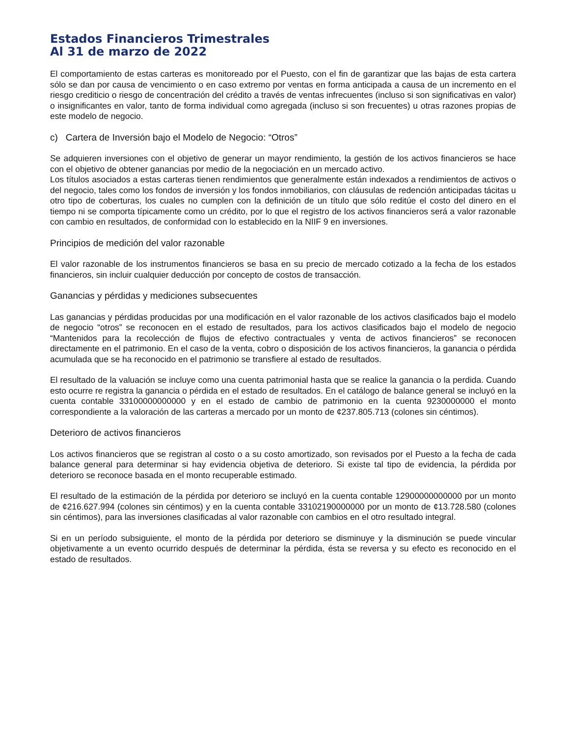Estados Financieros Trimestrales
Al 31 de marzo de 2022
El comportamiento de estas carteras es monitoreado por el Puesto, con el fin de garantizar que las bajas de esta cartera sólo se dan por causa de vencimiento o en caso extremo por ventas en forma anticipada a causa de un incremento en el riesgo crediticio o riesgo de concentración del crédito a través de ventas infrecuentes (incluso si son significativas en valor) o insignificantes en valor, tanto de forma individual como agregada (incluso si son frecuentes) u otras razones propias de este modelo de negocio.
c) Cartera de Inversión bajo el Modelo de Negocio: “Otros”
Se adquieren inversiones con el objetivo de generar un mayor rendimiento, la gestión de los activos financieros se hace con el objetivo de obtener ganancias por medio de la negociación en un mercado activo.
Los títulos asociados a estas carteras tienen rendimientos que generalmente están indexados a rendimientos de activos o del negocio, tales como los fondos de inversión y los fondos inmobiliarios, con cláusulas de redención anticipadas tácitas u otro tipo de coberturas, los cuales no cumplen con la definición de un título que sólo reditúe el costo del dinero en el tiempo ni se comporta típicamente como un crédito, por lo que el registro de los activos financieros será a valor razonable con cambio en resultados, de conformidad con lo establecido en la NIIF 9 en inversiones.
Principios de medición del valor razonable
El valor razonable de los instrumentos financieros se basa en su precio de mercado cotizado a la fecha de los estados financieros, sin incluir cualquier deducción por concepto de costos de transacción.
Ganancias y pérdidas y mediciones subsecuentes
Las ganancias y pérdidas producidas por una modificación en el valor razonable de los activos clasificados bajo el modelo de negocio “otros” se reconocen en el estado de resultados, para los activos clasificados bajo el modelo de negocio “Mantenidos para la recolección de flujos de efectivo contractuales y venta de activos financieros” se reconocen directamente en el patrimonio. En el caso de la venta, cobro o disposición de los activos financieros, la ganancia o pérdida acumulada que se ha reconocido en el patrimonio se transfiere al estado de resultados.
El resultado de la valuación se incluye como una cuenta patrimonial hasta que se realice la ganancia o la perdida. Cuando esto ocurre re registra la ganancia o pérdida en el estado de resultados. En el catálogo de balance general se incluyó en la cuenta contable 33100000000000 y en el estado de cambio de patrimonio en la cuenta 9230000000 el monto correspondiente a la valoración de las carteras a mercado por un monto de ¢237.805.713 (colones sin céntimos).
Deterioro de activos financieros
Los activos financieros que se registran al costo o a su costo amortizado, son revisados por el Puesto a la fecha de cada balance general para determinar si hay evidencia objetiva de deterioro. Si existe tal tipo de evidencia, la pérdida por deterioro se reconoce basada en el monto recuperable estimado.
El resultado de la estimación de la pérdida por deterioro se incluyó en la cuenta contable 12900000000000 por un monto de ¢216.627.994 (colones sin céntimos) y en la cuenta contable 33102190000000 por un monto de ¢13.728.580 (colones sin céntimos), para las inversiones clasificadas al valor razonable con cambios en el otro resultado integral.
Si en un período subsiguiente, el monto de la pérdida por deterioro se disminuye y la disminución se puede vincular objetivamente a un evento ocurrido después de determinar la pérdida, ésta se reversa y su efecto es reconocido en el estado de resultados.